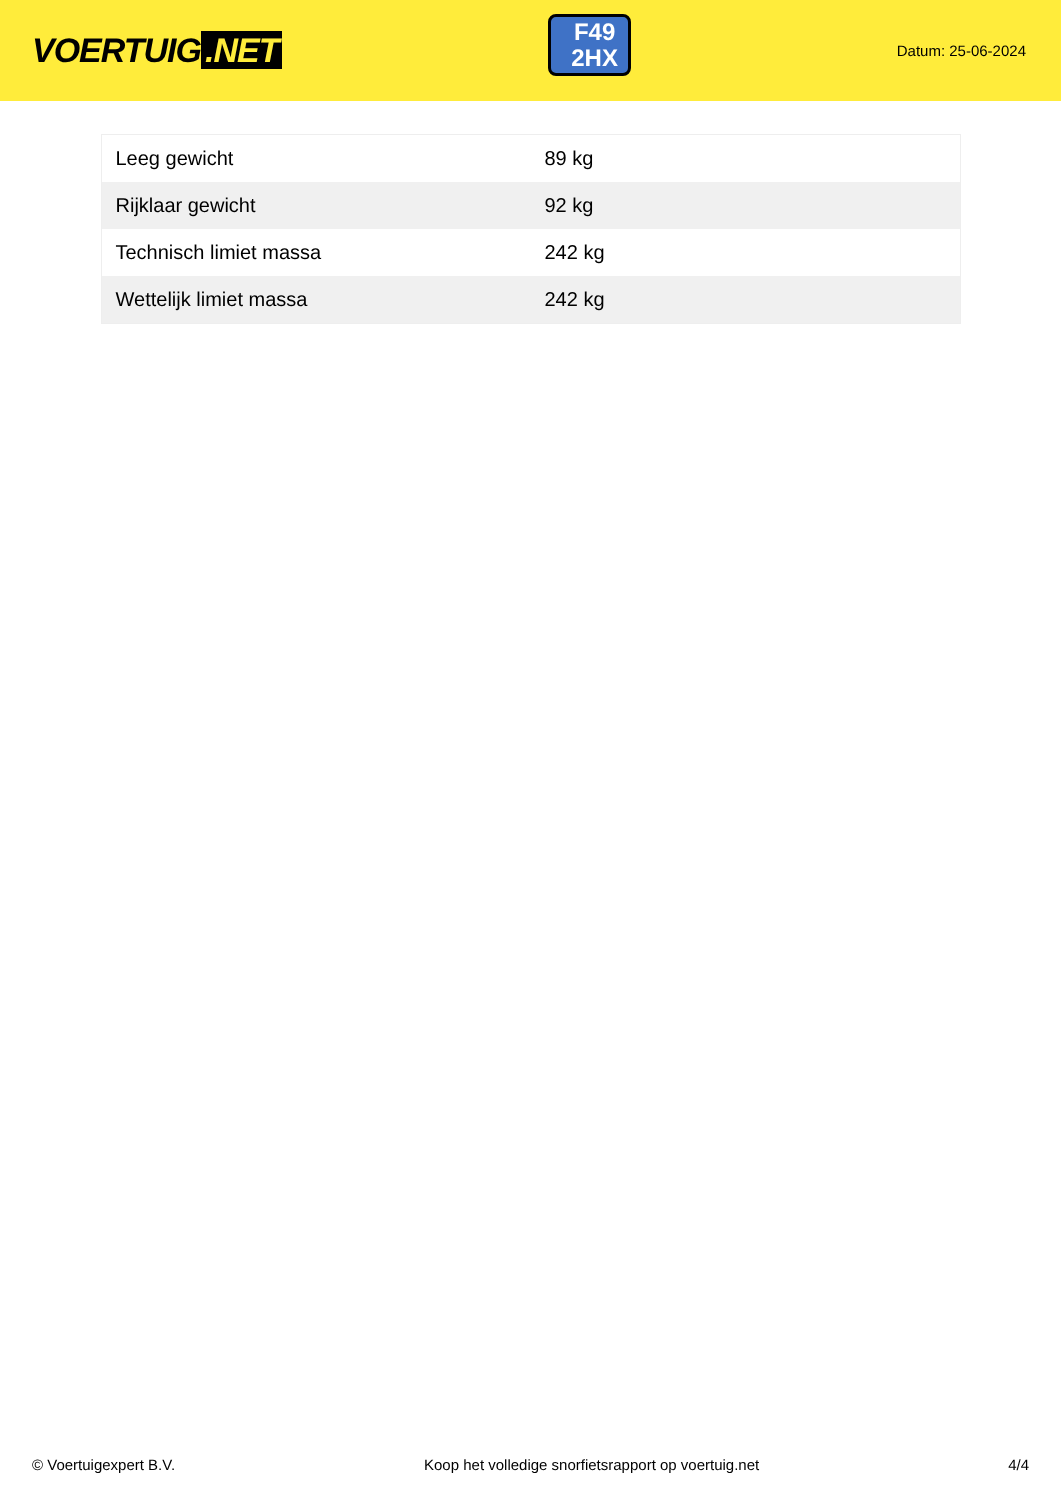VOERTUIG.NET
F49
2HX
Datum: 25-06-2024
| Leeg gewicht | 89 kg |
| Rijklaar gewicht | 92 kg |
| Technisch limiet massa | 242 kg |
| Wettelijk limiet massa | 242 kg |
© Voertuigexpert B.V. Koop het volledige snorfietsrapport op voertuig.net 4/4